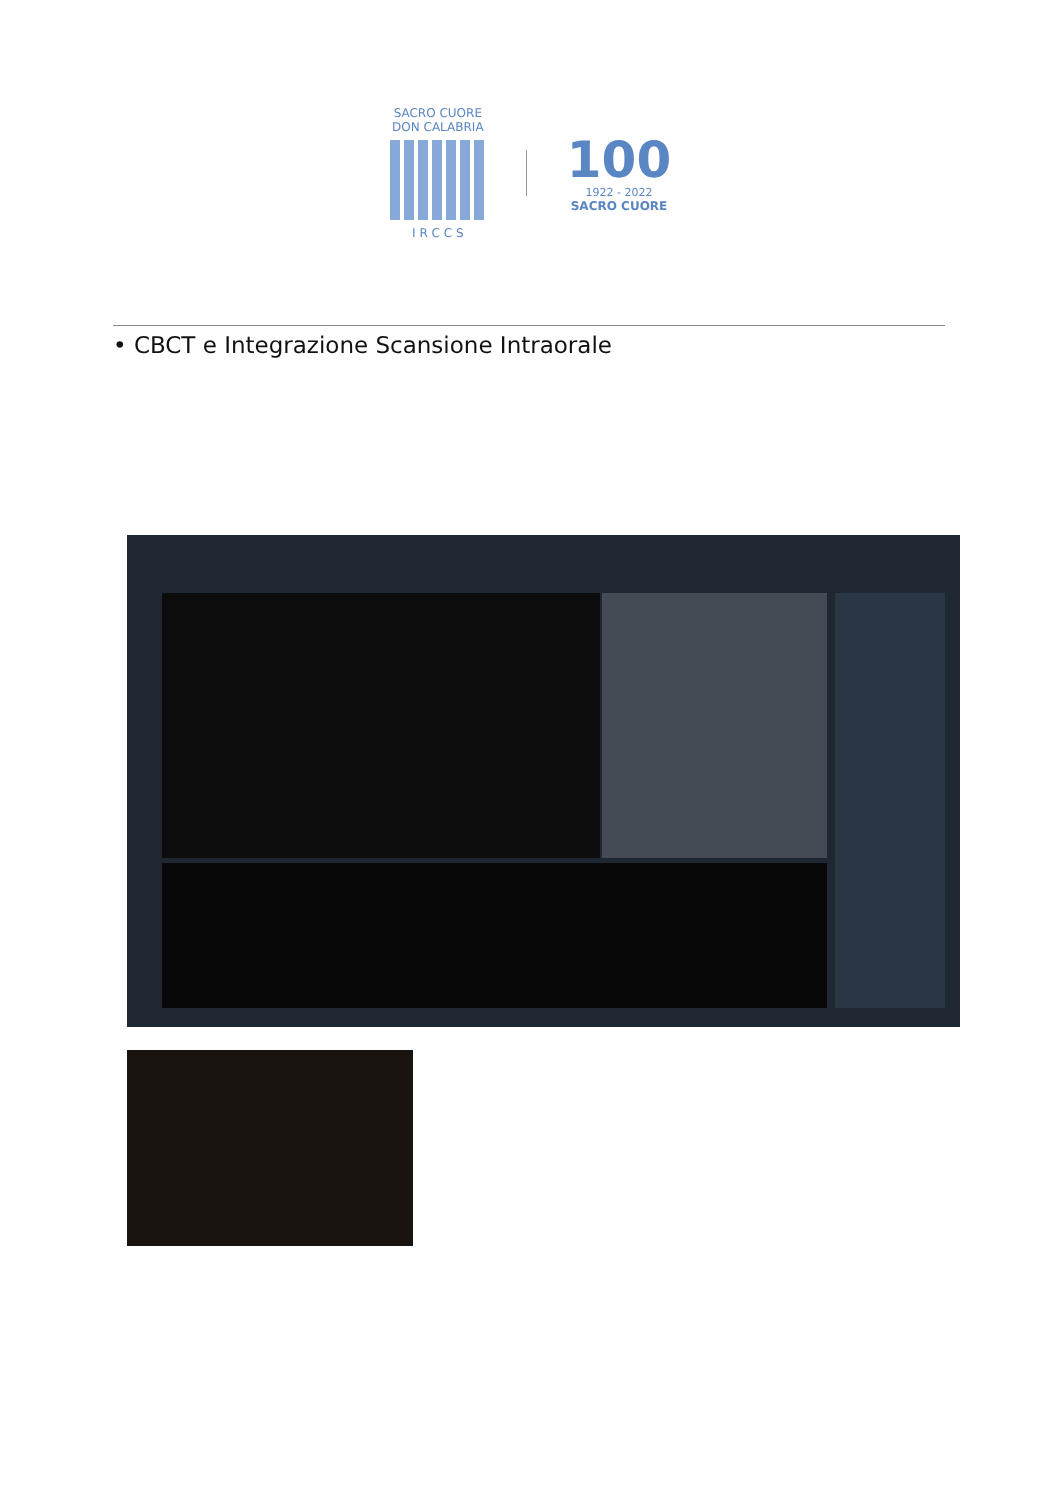SACRO CUORE
DON CALABRIA
I R C C S
100
1922 - 2022
SACRO CUORE
• CBCT e Integrazione Scansione Intraorale